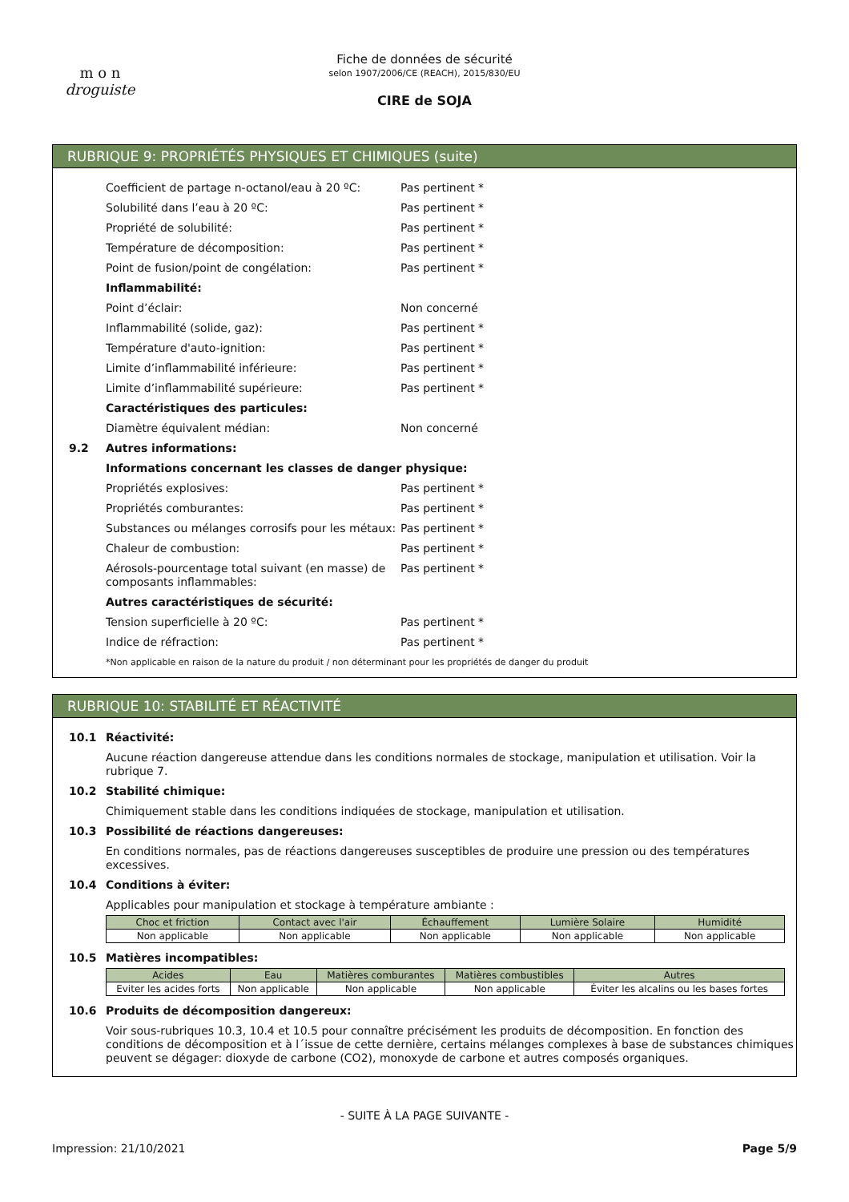m o n
droguiste
Fiche de données de sécurité
selon 1907/2006/CE (REACH), 2015/830/EU
CIRE de SOJA
RUBRIQUE 9: PROPRIÉTÉS PHYSIQUES ET CHIMIQUES (suite)
Coefficient de partage n-octanol/eau à 20 ºC: Pas pertinent *
Solubilité dans l’eau à 20 ºC: Pas pertinent *
Propriété de solubilité: Pas pertinent *
Température de décomposition: Pas pertinent *
Point de fusion/point de congélation: Pas pertinent *
Inflammabilité:
Point d’éclair: Non concerné
Inflammabilité (solide, gaz): Pas pertinent *
Température d'auto-ignition: Pas pertinent *
Limite d’inflammabilité inférieure: Pas pertinent *
Limite d’inflammabilité supérieure: Pas pertinent *
Caractéristiques des particules:
Diamètre équivalent médian: Non concerné
9.2 Autres informations:
Informations concernant les classes de danger physique:
Propriétés explosives: Pas pertinent *
Propriétés comburantes: Pas pertinent *
Substances ou mélanges corrosifs pour les métaux: Pas pertinent *
Chaleur de combustion: Pas pertinent *
Aérosols-pourcentage total suivant (en masse) de composants inflammables: Pas pertinent *
Autres caractéristiques de sécurité:
Tension superficielle à 20 ºC: Pas pertinent *
Indice de réfraction: Pas pertinent *
*Non applicable en raison de la nature du produit / non déterminant pour les propriétés de danger du produit
RUBRIQUE 10: STABILITÉ ET RÉACTIVITÉ
10.1 Réactivité:
Aucune réaction dangereuse attendue dans les conditions normales de stockage, manipulation et utilisation. Voir la rubrique 7.
10.2 Stabilité chimique:
Chimiquement stable dans les conditions indiquées de stockage, manipulation et utilisation.
10.3 Possibilité de réactions dangereuses:
En conditions normales, pas de réactions dangereuses susceptibles de produire une pression ou des températures excessives.
10.4 Conditions à éviter:
Applicables pour manipulation et stockage à température ambiante :
| Choc et friction | Contact avec l'air | Échauffement | Lumière Solaire | Humidité |
| --- | --- | --- | --- | --- |
| Non applicable | Non applicable | Non applicable | Non applicable | Non applicable |
10.5 Matières incompatibles:
| Acides | Eau | Matières comburantes | Matières combustibles | Autres |
| --- | --- | --- | --- | --- |
| Eviter les acides forts | Non applicable | Non applicable | Non applicable | Éviter les alcalins ou les bases fortes |
10.6 Produits de décomposition dangereux:
Voir sous-rubriques 10.3, 10.4 et 10.5 pour connaître précisément les produits de décomposition. En fonction des conditions de décomposition et à l´issue de cette dernière, certains mélanges complexes à base de substances chimiques peuvent se dégager: dioxyde de carbone (CO2), monoxyde de carbone et autres composés organiques.
- SUITE À LA PAGE SUIVANTE -
Impression: 21/10/2021 Page 5/9